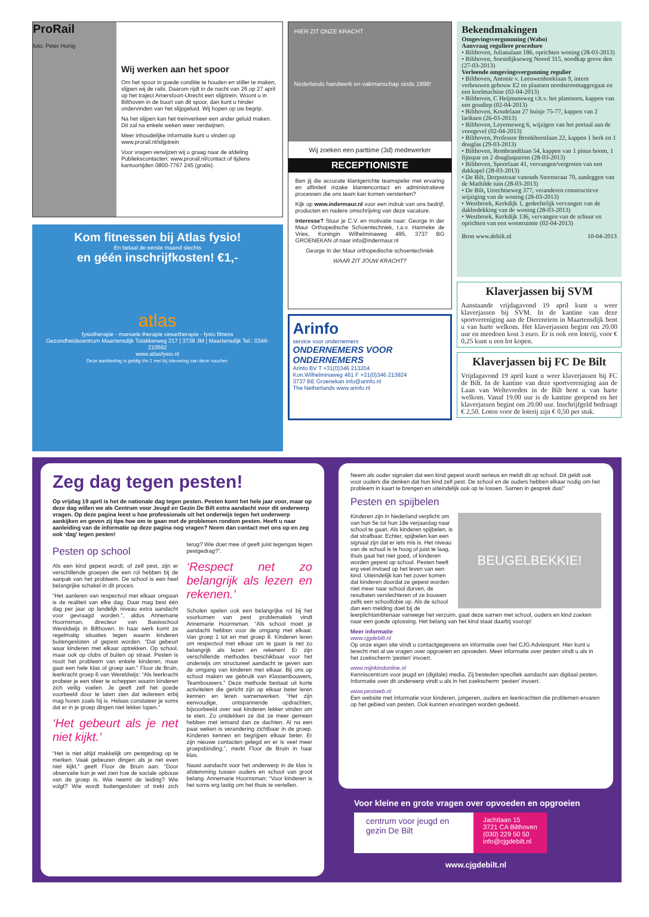ProRail
foto: Peter Honig
Wij werken aan het spoor
Om het spoor in goede conditie te houden en stiller te maken, slijpen wij de rails. Daarom rijdt in de nacht van 26 op 27 april op het traject Amersfoort-Utrecht een slijptrein. Woont u in Bilthoven in de buurt van dit spoor, dan kunt u hinder ondervinden van het slijpgeluid. Wij hopen op uw begrip.
Na het slijpen kan het treinverkeer een ander geluid maken. Dit zal na enkele weken weer verdwijnen.
Meer inhoudelijke informatie kunt u vinden op www.prorail.nl/slijptrein
Voor vragen verwijzen wij u graag naar de afdeling Publiekscontacten: www.prorail.nl/contact of tijdens kantoortijden 0800-7767 245 (gratis).
Kom fitnessen bij Atlas fysio!
En betaal de eerste maand slechts
en géén inschrijfkosten! €1,-
atlas
fysiotherapie - manuele therapie cesartherapie - fysio fitness
Gezondheidscentrum Maartensdijk Tolakkerweg 217 | 3738 JM | Maartensdijk Tel.: 0346-210592
www.atlasfysio.nl
Deze aanbieding is geldig t/m 1 mei bij inlevering van deze voucher.
HIER ZIT ONZE KRACHT
Nederlands handwerk en vakmanschap sinds 1898!
Wij zoeken een parttime (3d) medewerker
RECEPTIONISTE
Ben jij die accurate klantgerichte teamspeler met ervaring en affiniteit inzake klantencontact en administratieve processen die ons team kan komen versterken?
Kijk op www.indermaur.nl voor een indruk van ons bedrijf, producten en nadere omschrijving van deze vacature.
Interesse? Stuur je C.V. en motivatie naar: George In der Maur Orthopedische Schoentechniek, t.a.v. Hanneke de Vries, Koningin Wilhelminaweg 495, 3737 BG GROENEKAN of naar info@indermaur.nl
George In der Maur orthopedische schoentechniek
WAAR ZIT JOUW KRACHT?
Arinfo
service voor ondernemers
ONDERNEMERS VOOR ONDERNEMERS
Arinfo BV T +31(0)346 213204
Kon.Wilhelminaweg 461 F +31(0)346 213824
3737 BE Groenekan info@arinfo.nl
The Netherlands www.arinfo.nl
Bekendmakingen
Omgevingsvergunnning (Wabo)
Aanvraag reguliere procedure
• Bilthoven, Julianalaan 186, oprichten woning (28-03-2013)
• Bilthoven, Soestdijkseweg Noord 315, noodkap grove den (27-03-2013)
Verleende omgevingsvergunning regulier
• Bilthoven, Antonie v. Leeuwenhoeklaan 9, intern verbouwen gebouw E2 en plaatsen noodstroomaggregaat en een koelmachine (02-04-2013)
• Bilthoven, C Heijmansweg t.h.v. het plantsoen, kappen van een goudiep (02-04-2013)
• Bilthoven, Koudelaan 27 huisje 75-77, kappen van 2 lariksen (26-03-2013)
• Bilthoven, Leyenseweg 6, wijzigen van het portaal aan de voorgevel (02-04-2013)
• Bilthoven, Professor Bronkhorstlaan 22, kappen 1 berk en 1 douglas (29-03-2013)
• Bilthoven, Rembrandtlaan 54, kappen van 1 pinus boom, 1 fijnspar en 2 douglasparren (28-03-2013)
• Bilthoven, Spoorlaan 41, vervangen/vergroten van een dakkapel (28-03-2013)
• De Bilt, Dorpsstraat vanouds Steenstraat 70, aanleggen van de Mathilde tuin (28-03-2013)
• De Bilt, Utrechtseweg 377, veranderen constructieve wijziging van de woning (28-03-2013)
• Westbroek, Kerkdijk 1, gedeeltelijk vervangen van de dakbedekking van de woning (28-03-2013)
• Westbroek, Kerkdijk 136, vervangen van de schuur en oprichten van een woonruimte (02-04-2013)
Bron www.debilt.nl 10-04-2013
Klaverjassen bij SVM
Aanstaande vrijdagavond 19 april kunt u weer klaverjassen bij SVM. In de kantine van deze sportvereniging aan de Dierenriem in Maartensdijk bent u van harte welkom. Het klaverjassen begint om 20.00 uur en meedoen kost 3 euro. Er is ook een loterij, voor € 0,25 kunt u een lot kopen.
Klaverjassen bij FC De Bilt
Vrijdagavond 19 april kunt u weer klaverjassen bij FC de Bilt. In de kantine van deze sportvereniging aan de Laan van Weltevreden in de Bilt bent u van harte welkom. Vanaf 19.00 uur is de kantine geopend en het klaverjassen begint om 20.00 uur. Inschrijfgeld bedraagt € 2,50. Loten voor de loterij zijn € 0,50 per stuk.
Zeg dag tegen pesten!
Op vrijdag 19 april is het de nationale dag tegen pesten. Pesten komt het hele jaar voor, maar op deze dag willen we als Centrum voor Jeugd en Gezin De Bilt extra aandacht voor dit onderwerp vragen. Op deze pagina leest u hoe professionals uit het onderwijs tegen het onderwerp aankijken en geven zij tips hoe om te gaan met de problemen rondom pesten. Heeft u naar aanleiding van de informatie op deze pagina nog vragen? Neem dan contact met ons op en zeg ook ‘dag’ tegen pesten!
Pesten op school
Als een kind gepest wordt, of zelf pest, zijn er verschillende groepen die een rol hebben bij de aanpak van het probleem. De school is een heel belangrijke schakel in dit proces.
“Het aanleren van respectvol met elkaar omgaan is de realiteit van elke dag. Daar mag best één dag per jaar op landelijk niveau extra aandacht voor gevraagd worden.”, aldus Annemarie Hoornsman, directeur van Basisschool Wereldwijs in Bilthoven. In haar werk komt ze regelmatig situaties tegen waarin kinderen buitengesloten of gepest worden. “Dat gebeurt waar kinderen met elkaar optrekken. Op school, maar ook op clubs of buiten op straat. Pesten is nooit het probleem van enkele kinderen, maar gaat een hele klas of groep aan.” Floor de Bruin, leerkracht groep 6 van Wereldwijs: “Als leerkracht probeer je een sfeer te scheppen waarin kinderen zich veilig voelen. Je geeft zelf het goede voorbeeld door te laten zien dat iedereen erbij mag horen zoals hij is. Helaas constateer je soms dat er in je groep dingen niet lekker lopen.”
‘Het gebeurt als je net niet kijkt.’
“Het is niet altijd makkelijk om pestgedrag op te merken. Vaak gebeuren dingen als je net even niet kijkt.” geeft Floor de Bruin aan. “Door observatie kun je wel zien hoe de sociale opbouw van de groep is. Wie neemt de leiding? Wie volgt? Wie wordt buitengesloten of trekt zich terug? Wie doet mee of geeft juist tegengas tegen pestgedrag?”.
‘Respect net zo belangrijk als lezen en rekenen.’
Scholen spelen ook een belangrijke rol bij het voorkomen van pest problematiek vindt Annemarie Hoornsman. “Als school moet je aandacht hebben voor de omgang met elkaar. Van groep 1 tot en met groep 8. Kinderen leren om respectvol met elkaar om te gaan is net zo belangrijk als lezen en rekenen! Er zijn verschillende methodes beschikbaar voor het onderwijs om structureel aandacht te geven aan de omgang van kinderen met elkaar. Bij ons op school maken we gebruik van Klassenbouwers, Teambouwers.” Deze methode bestaat uit korte activiteiten die gericht zijn op elkaar beter leren kennen en leren samenwerken. “Het zijn eenvoudige, ontspannende opdrachten, bijvoorbeeld over wat kinderen lekker vinden om te eten. Zo ontdekken ze dat ze meer gemeen hebben met iemand dan ze dachten. Al na een paar weken is verandering zichtbaar in de groep. Kinderen kennen en begrijpen elkaar beter. Er zijn nieuwe contacten gelegd en er is veel meer groepsbinding.”, merkt Floor de Bruin in haar klas.
Naast aandacht voor het onderwerp in de klas is afstemming tussen ouders en school van groot belang. Annemarie Hoornsman: “Voor kinderen is het soms erg lastig om het thuis te vertellen.
Neem als ouder signalen dat een kind gepest wordt serieus en meldt dit op school. Dit geldt ook voor ouders die denken dat hun kind zelf pest. De school en de ouders hebben elkaar nodig om het probleem in kaart te brengen en uiteindelijk ook op te lossen. Samen in gesprek dus!”
Pesten en spijbelen
BEUGELBEKKIE!
Kinderen zijn in Nederland verplicht om van hun 5e tot hun 18e verjaardag naar school te gaan. Als kinderen spijbelen, is dat strafbaar. Echter, spijbelen kan een signaal zijn dat er iets mis is. Het niveau van de school is te hoog of juist te laag, thuis gaat het niet goed, of kinderen worden gepest op school. Pesten heeft erg veel invloed op het leven van een kind. Uiteindelijk kan het zover komen dat kinderen doordat ze gepest worden niet meer naar school durven, de resultaten verslechteren of ze bouwen zelfs een schoolfobie op. Als de school dan een melding doet bij de leerplichtambtenaar vanwege het verzuim, gaat deze samen met school, ouders en kind zoeken naar een goede oplossing. Het belang van het kind staat daarbij voorop!
Meer informatie
www.cjgdebilt.nl
Op onze eigen site vindt u contactgegevens en informatie over het CJG Adviespunt. Hier kunt u terecht met al uw vragen over opgroeien en opvoeden. Meer informatie over pesten vindt u als in het zoekscherm ‘pesten’ invoert.
www.mijnkindonline.nl
Kenniscentrum voor jeugd en (digitale) media. Zij besteden specifiek aandacht aan digitaal pesten. Informatie over dit onderwerp vindt u als in het zoekscherm ‘pesten’ invoert.
www.pestweb.nl
Een website met informatie voor kinderen, jongeren, ouders en leerkrachten die problemen ervaren op het gebied van pesten. Ook kunnen ervaringen worden gedeeld.
Voor kleine en grote vragen over opvoeden en opgroeien
centrum voor jeugd en gezin De Bilt
Jachtlaan 15
3721 CA Bilthoven
(030) 229 50 50
info@cjgdebilt.nl
www.cjgdebilt.nl